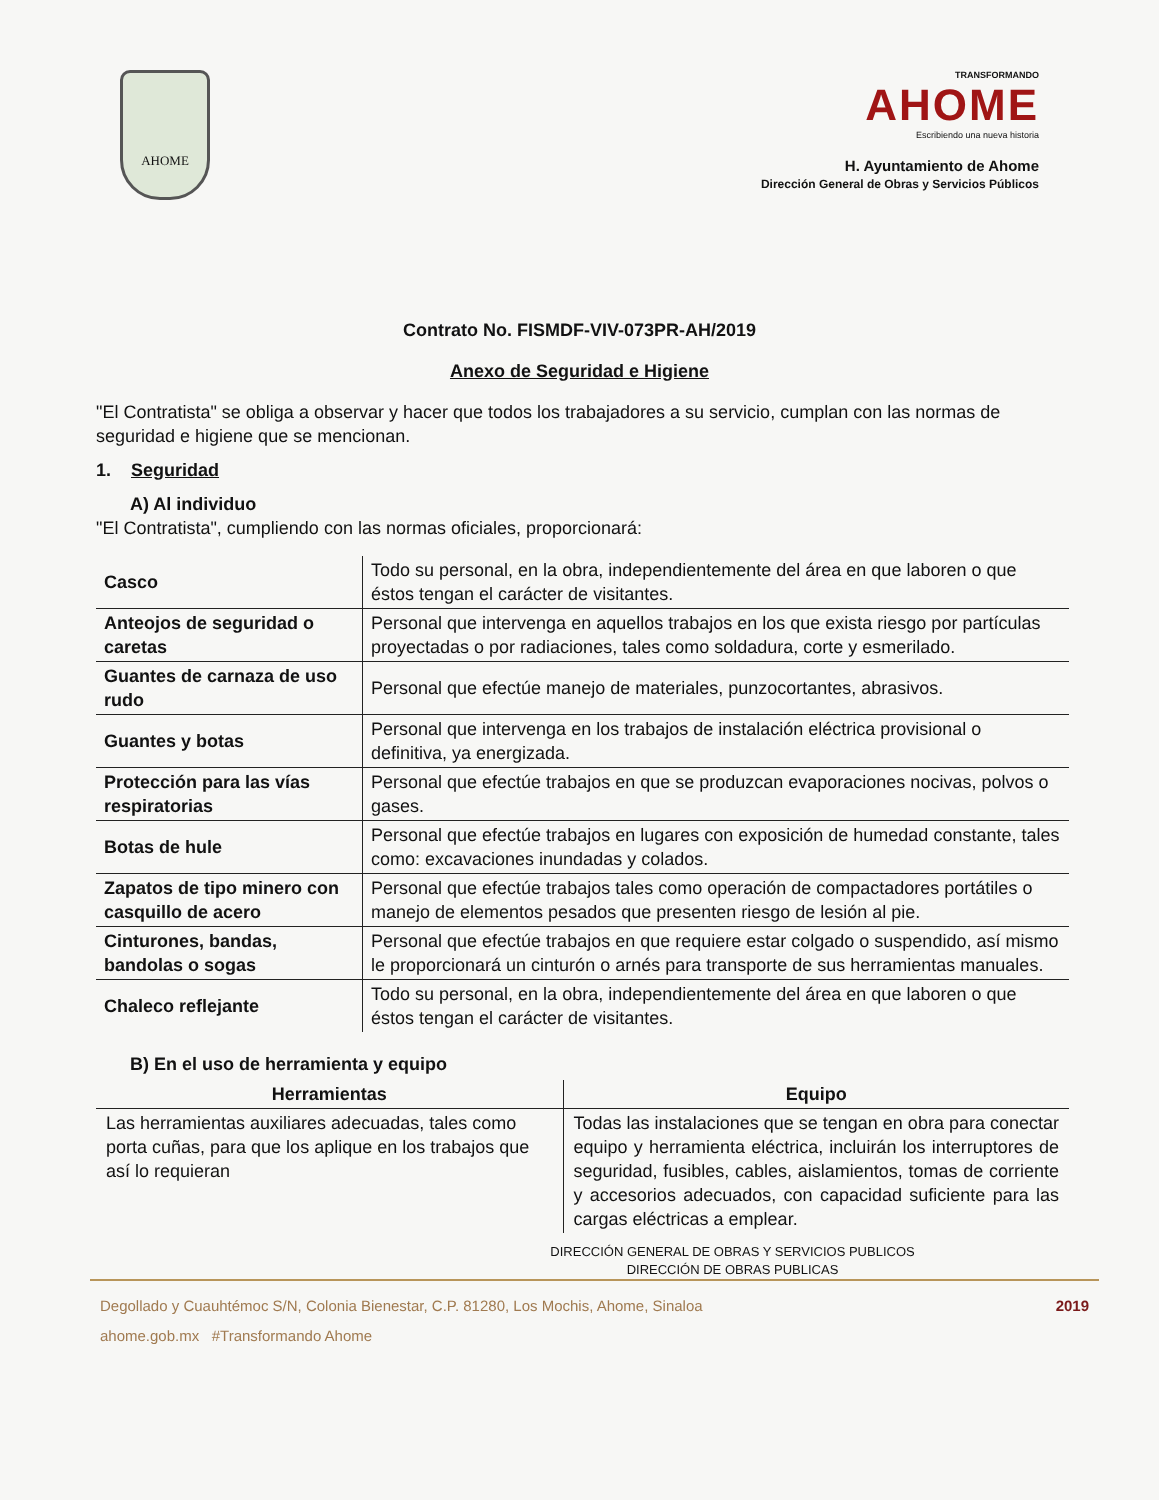AHOME
TRANSFORMANDO
AHOME
Escribiendo una nueva historia
H. Ayuntamiento de Ahome
Dirección General de Obras y Servicios Públicos
Contrato No. FISMDF-VIV-073PR-AH/2019
Anexo de Seguridad e Higiene
"El Contratista" se obliga a observar y hacer que todos los trabajadores a su servicio, cumplan con las normas de seguridad e higiene que se mencionan.
1. Seguridad
A) Al individuo
"El Contratista", cumpliendo con las normas oficiales, proporcionará:
| Casco | Todo su personal, en la obra, independientemente del área en que laboren o que éstos tengan el carácter de visitantes. |
| Anteojos de seguridad o caretas | Personal que intervenga en aquellos trabajos en los que exista riesgo por partículas proyectadas o por radiaciones, tales como soldadura, corte y esmerilado. |
| Guantes de carnaza de uso rudo | Personal que efectúe manejo de materiales, punzocortantes, abrasivos. |
| Guantes y botas | Personal que intervenga en los trabajos de instalación eléctrica provisional o definitiva, ya energizada. |
| Protección para las vías respiratorias | Personal que efectúe trabajos en que se produzcan evaporaciones nocivas, polvos o gases. |
| Botas de hule | Personal que efectúe trabajos en lugares con exposición de humedad constante, tales como: excavaciones inundadas y colados. |
| Zapatos de tipo minero con casquillo de acero | Personal que efectúe trabajos tales como operación de compactadores portátiles o manejo de elementos pesados que presenten riesgo de lesión al pie. |
| Cinturones, bandas, bandolas o sogas | Personal que efectúe trabajos en que requiere estar colgado o suspendido, así mismo le proporcionará un cinturón o arnés para transporte de sus herramientas manuales. |
| Chaleco reflejante | Todo su personal, en la obra, independientemente del área en que laboren o que éstos tengan el carácter de visitantes. |
B) En el uso de herramienta y equipo
| Herramientas | Equipo |
| --- | --- |
| Las herramientas auxiliares adecuadas, tales como porta cuñas, para que los aplique en los trabajos que así lo requieran | Todas las instalaciones que se tengan en obra para conectar equipo y herramienta eléctrica, incluirán los interruptores de seguridad, fusibles, cables, aislamientos, tomas de corriente y accesorios adecuados, con capacidad suficiente para las cargas eléctricas a emplear. |
DIRECCIÓN GENERAL DE OBRAS Y SERVICIOS PUBLICOS
DIRECCIÓN DE OBRAS PUBLICAS
Degollado y Cuauhtémoc S/N, Colonia Bienestar, C.P. 81280, Los Mochis, Ahome, Sinaloa 2019
ahome.gob.mx #Transformando Ahome